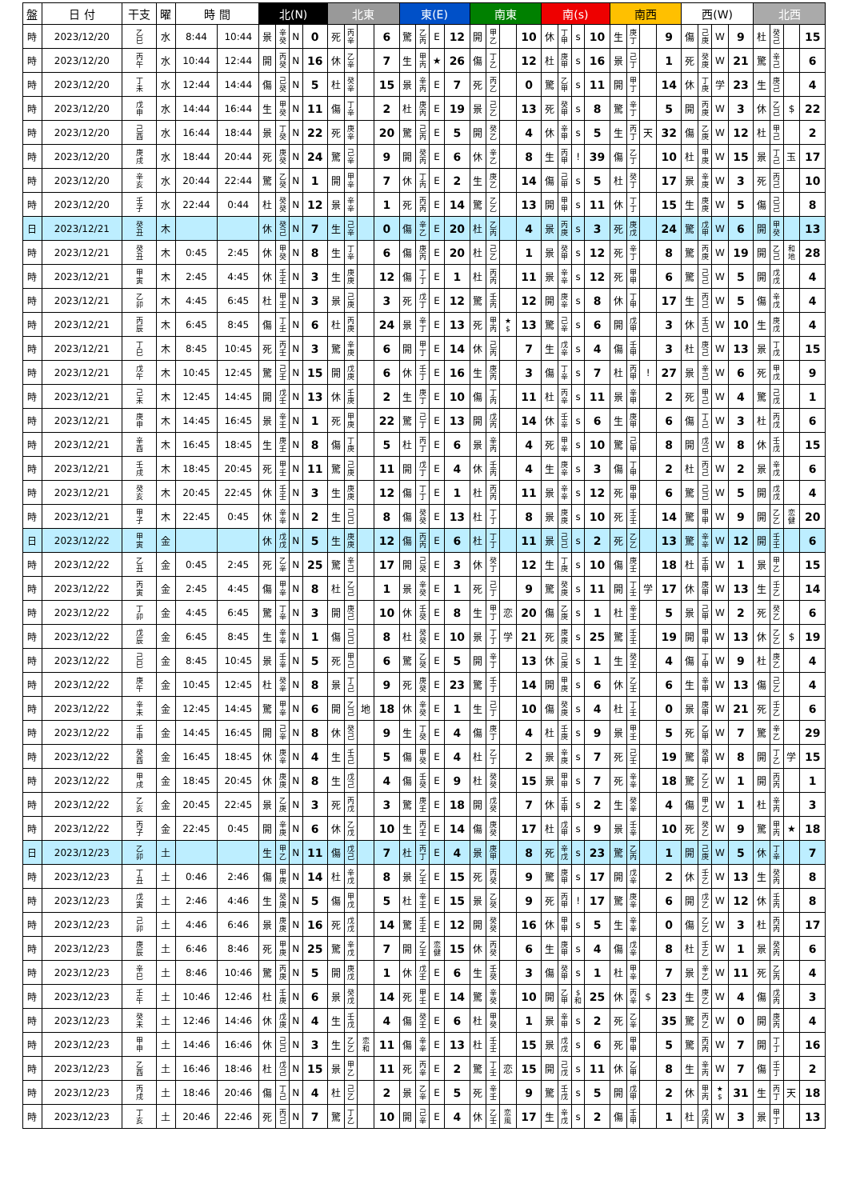| 盤 | 日 付 | 干支 | 曜 | 時 間 | | 北(N) | | | | 北東 | | | | 東(E) | | | | 南東 | | | | 南(s) | | | | 南西 | | | | 西(W) | | | | 北西 | | | |
| --- | --- | --- | --- | --- | --- | --- | --- | --- | --- | --- | --- | --- | --- | --- | --- | --- | --- | --- | --- | --- | --- | --- | --- | --- | --- | --- | --- | --- | --- | --- | --- | --- | --- | --- | --- | --- | --- |
| 時 | 2023/12/20 | 乙 巳 | 水 | 8:44 | 10:44 | 景 | 辛 癸 | N | 0 | 死 | 丙 辛 | | 6 | 驚 | 乙 丙 | E | 12 | 開 | 甲 乙 | | 10 | 休 | 丁 甲 | s | 10 | 生 | 庚 丁 | | 9 | 傷 | 己 庚 | W | 9 | 杜 | 癸 己 | | 15 |
| 時 | 2023/12/20 | 丙 午 | 水 | 10:44 | 12:44 | 開 | 丙 癸 | N | 16 | 休 | 乙 辛 | | 7 | 生 | 甲 丙 | ★ | 26 | 傷 | 丁 乙 | | 12 | 杜 | 庚 甲 | s | 16 | 景 | 己 丁 | | 1 | 死 | 癸 庚 | W | 21 | 驚 | 辛 己 | | 6 |
| 時 | 2023/12/20 | 丁 未 | 水 | 12:44 | 14:44 | 傷 | 己 癸 | N | 5 | 杜 | 癸 辛 | | 15 | 景 | 辛 丙 | E | 7 | 死 | 丙 乙 | | 0 | 驚 | 乙 甲 | s | 11 | 開 | 甲 丁 | | 14 | 休 | 丁 庚 | 学 | 23 | 生 | 庚 己 | | 4 |
| 時 | 2023/12/20 | 戊 申 | 水 | 14:44 | 16:44 | 生 | 甲 癸 | N | 11 | 傷 | 丁 辛 | | 2 | 杜 | 庚 丙 | E | 19 | 景 | 己 乙 | | 13 | 死 | 癸 甲 | s | 8 | 驚 | 辛 丁 | | 5 | 開 | 丙 庚 | W | 3 | 休 | 乙 己 | $ | 22 |
| 時 | 2023/12/20 | 己 酉 | 水 | 16:44 | 18:44 | 景 | 丁 癸 | N | 22 | 死 | 庚 辛 | | 20 | 驚 | 己 丙 | E | 5 | 開 | 癸 乙 | | 4 | 休 | 辛 甲 | s | 5 | 生 | 丙 丁 | 天 | 32 | 傷 | 乙 庚 | W | 12 | 杜 | 甲 己 | | 2 |
| 時 | 2023/12/20 | 庚 戌 | 水 | 18:44 | 20:44 | 死 | 庚 癸 | N | 24 | 驚 | 己 辛 | | 9 | 開 | 癸 丙 | E | 6 | 休 | 辛 乙 | | 8 | 生 | 丙 甲 | ! | 39 | 傷 | 乙 丁 | | 10 | 杜 | 甲 庚 | W | 15 | 景 | 丁 己 | 玉 | 17 |
| 時 | 2023/12/20 | 辛 亥 | 水 | 20:44 | 22:44 | 驚 | 乙 癸 | N | 1 | 開 | 甲 辛 | | 7 | 休 | 丁 丙 | E | 2 | 生 | 庚 乙 | | 14 | 傷 | 己 甲 | s | 5 | 杜 | 癸 丁 | | 17 | 景 | 辛 庚 | W | 3 | 死 | 丙 己 | | 10 |
| 時 | 2023/12/20 | 壬 子 | 水 | 22:44 | 0:44 | 杜 | 癸 癸 | N | 12 | 景 | 辛 辛 | | 1 | 死 | 丙 丙 | E | 14 | 驚 | 乙 乙 | | 13 | 開 | 甲 甲 | s | 11 | 休 | 丁 丁 | | 15 | 生 | 庚 庚 | W | 5 | 傷 | 己 己 | | 8 |
| 日 | 2023/12/21 | 癸 丑 | 木 | | | 休 | 癸 己 | N | 7 | 生 | 己 辛 | | 0 | 傷 | 辛 乙 | E | 20 | 杜 | 乙 丙 | | 4 | 景 | 丙 庚 | s | 3 | 死 | 庚 戊 | | 24 | 驚 | 戊 甲 | W | 6 | 開 | 甲 癸 | | 13 |
| 時 | 2023/12/21 | 癸 丑 | 木 | 0:45 | 2:45 | 休 | 甲 癸 | N | 8 | 生 | 丁 辛 | | 6 | 傷 | 庚 丙 | E | 20 | 杜 | 己 乙 | | 1 | 景 | 癸 甲 | s | 12 | 死 | 辛 丁 | | 8 | 驚 | 丙 庚 | W | 19 | 開 | 乙 己 | 和 地 | 28 |
| 時 | 2023/12/21 | 甲 寅 | 木 | 2:45 | 4:45 | 休 | 壬 壬 | N | 3 | 生 | 庚 庚 | | 12 | 傷 | 丁 丁 | E | 1 | 杜 | 丙 丙 | | 11 | 景 | 辛 辛 | s | 12 | 死 | 甲 甲 | | 6 | 驚 | 己 己 | W | 5 | 開 | 戊 戊 | | 4 |
| 時 | 2023/12/21 | 乙 卯 | 木 | 4:45 | 6:45 | 杜 | 甲 壬 | N | 3 | 景 | 己 庚 | | 3 | 死 | 戊 丁 | E | 12 | 驚 | 壬 丙 | | 12 | 開 | 庚 辛 | s | 8 | 休 | 丁 甲 | | 17 | 生 | 丙 己 | W | 5 | 傷 | 辛 戊 | | 4 |
| 時 | 2023/12/21 | 丙 辰 | 木 | 6:45 | 8:45 | 傷 | 丁 壬 | N | 6 | 杜 | 丙 庚 | | 24 | 景 | 辛 丁 | E | 13 | 死 | 甲 丙 | ★ $ | 13 | 驚 | 己 辛 | s | 6 | 開 | 戊 甲 | | 3 | 休 | 壬 己 | W | 10 | 生 | 庚 戊 | | 4 |
| 時 | 2023/12/21 | 丁 巳 | 木 | 8:45 | 10:45 | 死 | 丙 壬 | N | 3 | 驚 | 辛 庚 | | 6 | 開 | 甲 丁 | E | 14 | 休 | 己 丙 | | 7 | 生 | 戊 辛 | s | 4 | 傷 | 壬 甲 | | 3 | 杜 | 庚 己 | W | 13 | 景 | 丁 戊 | | 15 |
| 時 | 2023/12/21 | 戊 午 | 木 | 10:45 | 12:45 | 驚 | 己 壬 | N | 15 | 開 | 戊 庚 | | 6 | 休 | 壬 丁 | E | 16 | 生 | 庚 丙 | | 3 | 傷 | 丁 辛 | s | 7 | 杜 | 丙 甲 | ! | 27 | 景 | 辛 己 | W | 6 | 死 | 甲 戊 | | 9 |
| 時 | 2023/12/21 | 己 未 | 木 | 12:45 | 14:45 | 開 | 戊 壬 | N | 13 | 休 | 壬 庚 | | 2 | 生 | 庚 丁 | E | 10 | 傷 | 丁 丙 | | 11 | 杜 | 丙 辛 | s | 11 | 景 | 辛 甲 | | 2 | 死 | 甲 己 | W | 4 | 驚 | 己 戊 | | 1 |
| 時 | 2023/12/21 | 庚 申 | 木 | 14:45 | 16:45 | 景 | 辛 壬 | N | 1 | 死 | 甲 庚 | | 22 | 驚 | 己 丁 | E | 13 | 開 | 戊 丙 | | 14 | 休 | 壬 辛 | s | 6 | 生 | 庚 甲 | | 6 | 傷 | 丁 己 | W | 3 | 杜 | 丙 戊 | | 6 |
| 時 | 2023/12/21 | 辛 酉 | 木 | 16:45 | 18:45 | 生 | 庚 壬 | N | 8 | 傷 | 丁 庚 | | 5 | 杜 | 丙 丁 | E | 6 | 景 | 辛 丙 | | 4 | 死 | 甲 辛 | s | 10 | 驚 | 己 甲 | | 8 | 開 | 戊 己 | W | 8 | 休 | 壬 戊 | | 15 |
| 時 | 2023/12/21 | 壬 戌 | 木 | 18:45 | 20:45 | 死 | 甲 壬 | N | 11 | 驚 | 己 庚 | | 11 | 開 | 戊 丁 | E | 4 | 休 | 壬 丙 | | 4 | 生 | 庚 辛 | s | 3 | 傷 | 丁 甲 | | 2 | 杜 | 丙 己 | W | 2 | 景 | 辛 戊 | | 6 |
| 時 | 2023/12/21 | 癸 亥 | 木 | 20:45 | 22:45 | 休 | 壬 壬 | N | 3 | 生 | 庚 庚 | | 12 | 傷 | 丁 丁 | E | 1 | 杜 | 丙 丙 | | 11 | 景 | 辛 辛 | s | 12 | 死 | 甲 甲 | | 6 | 驚 | 己 己 | W | 5 | 開 | 戊 戊 | | 4 |
| 時 | 2023/12/21 | 甲 子 | 木 | 22:45 | 0:45 | 休 | 辛 辛 | N | 2 | 生 | 己 己 | | 8 | 傷 | 癸 癸 | E | 13 | 杜 | 丁 丁 | | 8 | 景 | 庚 庚 | s | 10 | 死 | 壬 壬 | | 14 | 驚 | 甲 甲 | W | 9 | 開 | 乙 乙 | 恋 健 | 20 |
| 日 | 2023/12/22 | 甲 寅 | 金 | | | 休 | 戊 戊 | N | 5 | 生 | 庚 庚 | | 12 | 傷 | 丙 丙 | E | 6 | 杜 | 丁 丁 | | 11 | 景 | 己 己 | s | 2 | 死 | 乙 乙 | | 13 | 驚 | 辛 辛 | W | 12 | 開 | 壬 壬 | | 6 |
| 時 | 2023/12/22 | 乙 丑 | 金 | 0:45 | 2:45 | 死 | 乙 辛 | N | 25 | 驚 | 辛 己 | | 17 | 開 | 己 癸 | E | 3 | 休 | 癸 丁 | | 12 | 生 | 丁 庚 | s | 10 | 傷 | 庚 壬 | | 18 | 杜 | 壬 甲 | W | 1 | 景 | 甲 乙 | | 15 |
| 時 | 2023/12/22 | 丙 寅 | 金 | 2:45 | 4:45 | 傷 | 甲 辛 | N | 8 | 杜 | 乙 己 | | 1 | 景 | 辛 癸 | E | 1 | 死 | 己 丁 | | 9 | 驚 | 癸 庚 | s | 11 | 開 | 丁 壬 | 学 | 17 | 休 | 庚 甲 | W | 13 | 生 | 壬 乙 | | 14 |
| 時 | 2023/12/22 | 丁 卯 | 金 | 4:45 | 6:45 | 驚 | 丁 辛 | N | 3 | 開 | 庚 己 | | 10 | 休 | 壬 癸 | E | 8 | 生 | 甲 丁 | 恋 | 20 | 傷 | 乙 庚 | s | 1 | 杜 | 辛 壬 | | 5 | 景 | 己 甲 | W | 2 | 死 | 癸 乙 | | 6 |
| 時 | 2023/12/22 | 戊 辰 | 金 | 6:45 | 8:45 | 生 | 辛 辛 | N | 1 | 傷 | 己 己 | | 8 | 杜 | 癸 癸 | E | 10 | 景 | 丁 丁 | 学 | 21 | 死 | 庚 庚 | s | 25 | 驚 | 壬 壬 | | 19 | 開 | 甲 甲 | W | 13 | 休 | 乙 乙 | $ | 19 |
| 時 | 2023/12/22 | 己 巳 | 金 | 8:45 | 10:45 | 景 | 壬 辛 | N | 5 | 死 | 甲 己 | | 6 | 驚 | 乙 癸 | E | 5 | 開 | 辛 丁 | | 13 | 休 | 己 庚 | s | 1 | 生 | 癸 壬 | | 4 | 傷 | 丁 甲 | W | 9 | 杜 | 庚 乙 | | 4 |
| 時 | 2023/12/22 | 庚 午 | 金 | 10:45 | 12:45 | 杜 | 癸 辛 | N | 8 | 景 | 丁 己 | | 9 | 死 | 庚 癸 | E | 23 | 驚 | 壬 丁 | | 14 | 開 | 甲 庚 | s | 6 | 休 | 乙 壬 | | 6 | 生 | 辛 甲 | W | 13 | 傷 | 己 乙 | | 4 |
| 時 | 2023/12/22 | 辛 未 | 金 | 12:45 | 14:45 | 驚 | 甲 辛 | N | 6 | 開 | 乙 己 | 地 | 18 | 休 | 辛 癸 | E | 1 | 生 | 己 丁 | | 10 | 傷 | 癸 庚 | s | 4 | 杜 | 丁 壬 | | 0 | 景 | 庚 甲 | W | 21 | 死 | 壬 乙 | | 6 |
| 時 | 2023/12/22 | 壬 申 | 金 | 14:45 | 16:45 | 開 | 己 辛 | N | 8 | 休 | 癸 己 | | 9 | 生 | 丁 癸 | E | 4 | 傷 | 庚 丁 | | 4 | 杜 | 壬 庚 | s | 9 | 景 | 甲 壬 | | 5 | 死 | 乙 甲 | W | 7 | 驚 | 辛 乙 | | 29 |
| 時 | 2023/12/22 | 癸 酉 | 金 | 16:45 | 18:45 | 休 | 庚 辛 | N | 4 | 生 | 壬 己 | | 5 | 傷 | 甲 癸 | E | 4 | 杜 | 乙 丁 | | 2 | 景 | 辛 庚 | s | 7 | 死 | 己 壬 | | 19 | 驚 | 癸 甲 | W | 8 | 開 | 丁 乙 | 学 | 15 |
| 時 | 2023/12/22 | 甲 戌 | 金 | 18:45 | 20:45 | 休 | 庚 庚 | N | 8 | 生 | 戊 己 | | 4 | 傷 | 壬 癸 | E | 9 | 杜 | 癸 癸 | | 15 | 景 | 甲 甲 | s | 7 | 死 | 辛 辛 | | 18 | 驚 | 乙 乙 | W | 1 | 開 | 丙 丙 | | 1 |
| 時 | 2023/12/22 | 乙 亥 | 金 | 20:45 | 22:45 | 景 | 乙 庚 | N | 3 | 死 | 丙 戊 | | 3 | 驚 | 庚 壬 | E | 18 | 開 | 戊 癸 | | 7 | 休 | 壬 甲 | s | 2 | 生 | 癸 辛 | | 4 | 傷 | 甲 乙 | W | 1 | 杜 | 辛 丙 | | 3 |
| 時 | 2023/12/22 | 丙 子 | 金 | 22:45 | 0:45 | 開 | 辛 庚 | N | 6 | 休 | 乙 戊 | | 10 | 生 | 丙 壬 | E | 14 | 傷 | 庚 癸 | | 17 | 杜 | 戊 甲 | s | 9 | 景 | 壬 辛 | | 10 | 死 | 癸 乙 | W | 9 | 驚 | 甲 丙 | ★ | 18 |
| 日 | 2023/12/23 | 乙 卯 | 土 | | | 生 | 甲 乙 | N | 11 | 傷 | 戊 己 | | 7 | 杜 | 丙 丁 | E | 4 | 景 | 庚 甲 | | 8 | 死 | 辛 戊 | s | 23 | 驚 | 乙 丙 | | 1 | 開 | 己 庚 | W | 5 | 休 | 丁 辛 | | 7 |
| 時 | 2023/12/23 | 丁 丑 | 土 | 0:46 | 2:46 | 傷 | 甲 庚 | N | 14 | 杜 | 辛 戊 | | 8 | 景 | 乙 壬 | E | 15 | 死 | 丙 癸 | | 9 | 驚 | 庚 甲 | s | 17 | 開 | 戊 辛 | | 2 | 休 | 壬 乙 | W | 13 | 生 | 癸 丙 | | 8 |
| 時 | 2023/12/23 | 戊 寅 | 土 | 2:46 | 4:46 | 生 | 癸 庚 | N | 5 | 傷 | 甲 戊 | | 5 | 杜 | 辛 壬 | E | 15 | 景 | 乙 癸 | | 9 | 死 | 丙 甲 | ! | 17 | 驚 | 庚 辛 | | 6 | 開 | 戊 乙 | W | 12 | 休 | 壬 丙 | | 8 |
| 時 | 2023/12/23 | 己 卯 | 土 | 4:46 | 6:46 | 景 | 庚 庚 | N | 16 | 死 | 戊 戊 | | 14 | 驚 | 壬 壬 | E | 12 | 開 | 癸 癸 | | 16 | 休 | 甲 甲 | s | 5 | 生 | 辛 辛 | | 0 | 傷 | 乙 乙 | W | 3 | 杜 | 丙 丙 | | 17 |
| 時 | 2023/12/23 | 庚 辰 | 土 | 6:46 | 8:46 | 死 | 甲 庚 | N | 25 | 驚 | 辛 戊 | | 7 | 開 | 乙 壬 | 恋 健 | 15 | 休 | 丙 癸 | | 6 | 生 | 庚 甲 | s | 4 | 傷 | 戊 辛 | | 8 | 杜 | 壬 乙 | W | 1 | 景 | 癸 丙 | | 6 |
| 時 | 2023/12/23 | 辛 巳 | 土 | 8:46 | 10:46 | 驚 | 丙 庚 | N | 5 | 開 | 庚 戊 | | 1 | 休 | 戊 壬 | E | 6 | 生 | 壬 癸 | | 3 | 傷 | 癸 甲 | s | 1 | 杜 | 甲 辛 | | 7 | 景 | 辛 乙 | W | 11 | 死 | 乙 丙 | | 4 |
| 時 | 2023/12/23 | 壬 午 | 土 | 10:46 | 12:46 | 杜 | 壬 庚 | N | 6 | 景 | 癸 戊 | | 14 | 死 | 甲 壬 | E | 14 | 驚 | 辛 癸 | | 10 | 開 | 乙 甲 | $ 和 | 25 | 休 | 丙 辛 | $ | 23 | 生 | 庚 乙 | W | 4 | 傷 | 戊 丙 | | 3 |
| 時 | 2023/12/23 | 癸 未 | 土 | 12:46 | 14:46 | 休 | 戊 庚 | N | 4 | 生 | 壬 戊 | | 4 | 傷 | 癸 壬 | E | 6 | 杜 | 甲 癸 | | 1 | 景 | 辛 甲 | s | 2 | 死 | 乙 辛 | | 35 | 驚 | 丙 乙 | W | 0 | 開 | 庚 丙 | | 4 |
| 時 | 2023/12/23 | 甲 申 | 土 | 14:46 | 16:46 | 休 | 己 己 | N | 3 | 生 | 乙 乙 | 恋 和 | 11 | 傷 | 辛 辛 | E | 13 | 杜 | 壬 壬 | | 15 | 景 | 戊 戊 | s | 6 | 死 | 甲 甲 | | 5 | 驚 | 丙 丙 | W | 7 | 開 | 丁 丁 | | 16 |
| 時 | 2023/12/23 | 乙 酉 | 土 | 16:46 | 18:46 | 杜 | 戊 己 | N | 15 | 景 | 甲 乙 | | 11 | 死 | 丙 辛 | E | 2 | 驚 | 丁 壬 | 恋 | 15 | 開 | 己 戊 | s | 11 | 休 | 乙 甲 | | 8 | 生 | 辛 丙 | W | 7 | 傷 | 壬 丁 | | 2 |
| 時 | 2023/12/23 | 丙 戌 | 土 | 18:46 | 20:46 | 傷 | 丁 己 | N | 4 | 杜 | 己 乙 | | 2 | 景 | 乙 辛 | E | 5 | 死 | 辛 壬 | | 9 | 驚 | 壬 戊 | s | 5 | 開 | 戊 甲 | | 2 | 休 | 甲 丙 | ★ $ | 31 | 生 | 丙 丁 | 天 | 18 |
| 時 | 2023/12/23 | 丁 亥 | 土 | 20:46 | 22:46 | 死 | 丙 己 | N | 7 | 驚 | 丁 乙 | | 10 | 開 | 己 辛 | E | 4 | 休 | 乙 壬 | 恋 風 | 17 | 生 | 辛 戊 | s | 2 | 傷 | 壬 甲 | | 1 | 杜 | 戊 丙 | W | 3 | 景 | 甲 丁 | | 13 |